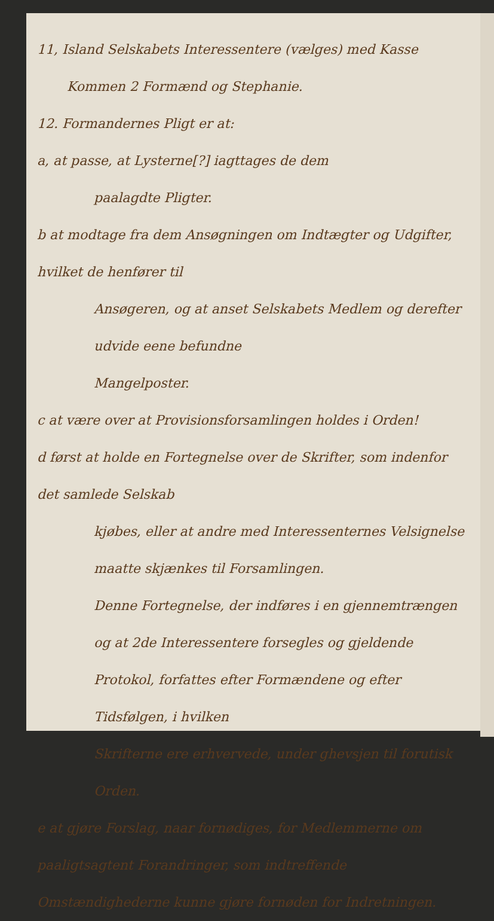11, Island Selskabets Interessentere (vælges) med Kasse
Kommen 2 Formænd og Stephanie.
12. Formandernes Pligt er at:
a, at passe, at Lysterne[?] iagttages de dem
paalagdte Pligter.
b at modtage fra dem Ansøgningen om Indtægter og Udgifter, hvilket de henfører til
Ansøgeren, og at anset Selskabets Medlem og derefter udvide eene befundne
Mangelposter.
c at være over at Provisionsforsamlingen holdes i Orden!
d først at holde en Fortegnelse over de Skrifter, som indenfor det samlede Selskab
kjøbes, eller at andre med Interessenternes Velsignelse maatte skjænkes til Forsamlingen.
Denne Fortegnelse, der indføres i en gjennemtrængen og at 2de Interessentere forsegles og gjeldende Protokol, forfattes efter Formændene og efter Tidsfølgen, i hvilken
Skrifterne ere erhvervede, under ghevsjen til forutisk Orden.
e at gjøre Forslag, naar fornødiges, for Medlemmerne om paaligtsagtent Forandringer, som indtreffende Omstændighederne kunne gjøre fornøden for Indretningen.